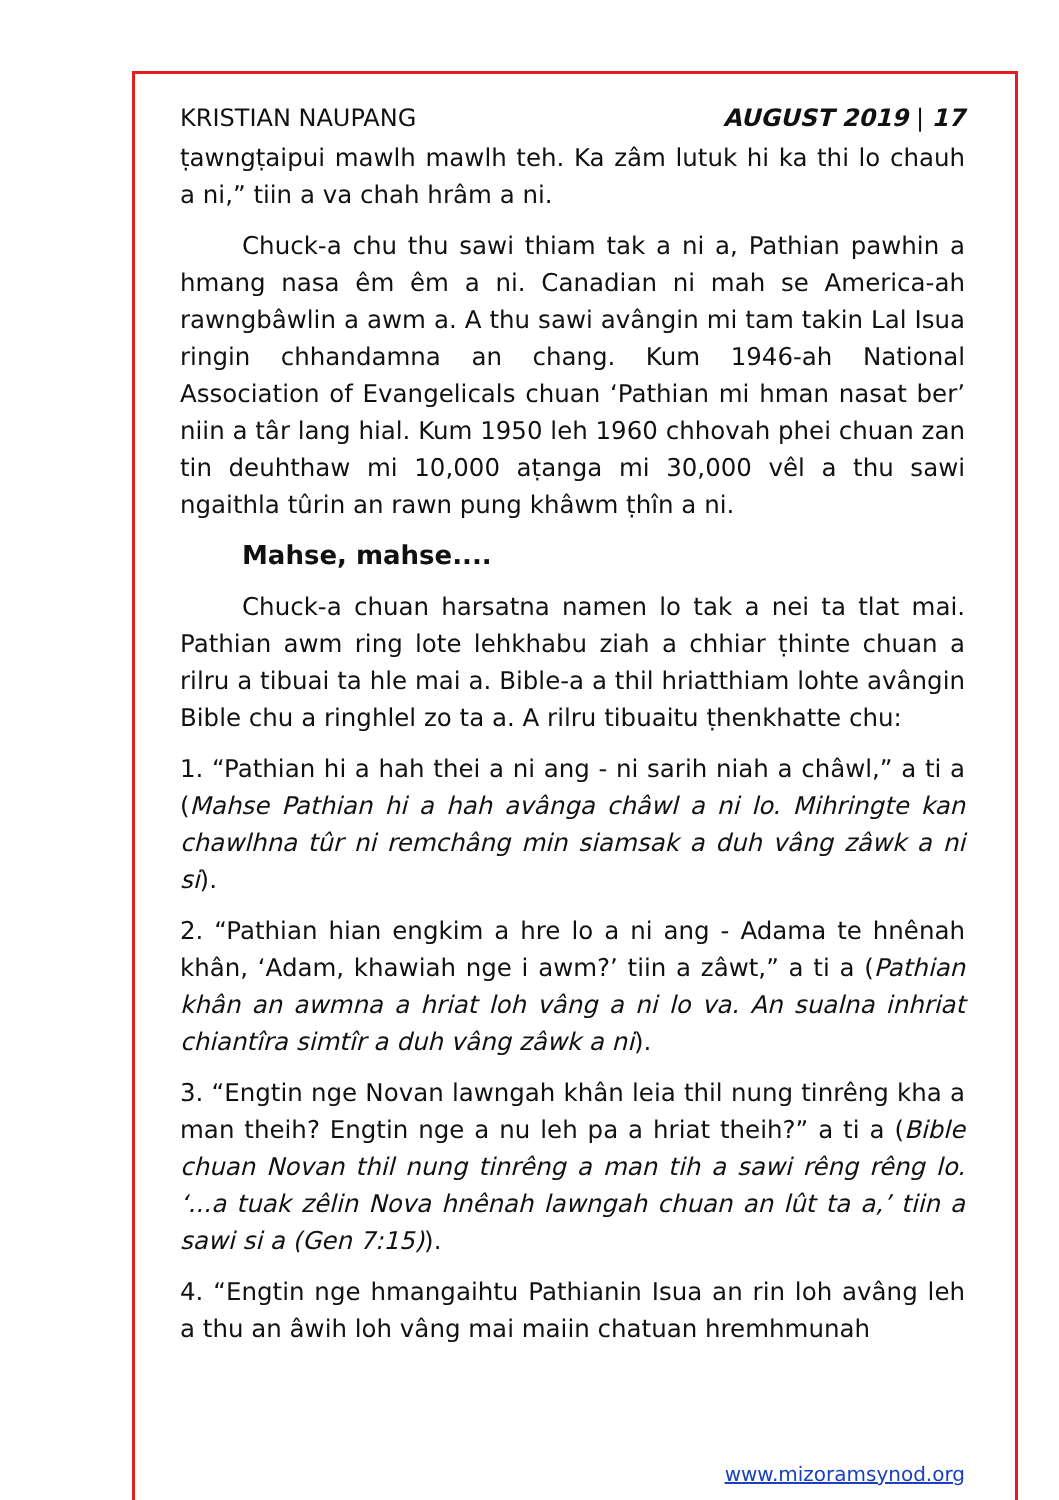KRISTIAN NAUPANG AUGUST 2019 | 17
ṭawngṭaipui mawlh mawlh teh. Ka zâm lutuk hi ka thi lo chauh a ni,” tiin a va chah hrâm a ni.
Chuck-a chu thu sawi thiam tak a ni a, Pathian pawhin a hmang nasa êm êm a ni. Canadian ni mah se America-ah rawngbâwlin a awm a. A thu sawi avângin mi tam takin Lal Isua ringin chhandamna an chang. Kum 1946-ah National Association of Evangelicals chuan ‘Pathian mi hman nasat ber’ niin a târ lang hial. Kum 1950 leh 1960 chhovah phei chuan zan tin deuhthaw mi 10,000 aṭanga mi 30,000 vêl a thu sawi ngaithla tûrin an rawn pung khâwm ṭhîn a ni.
Mahse, mahse....
Chuck-a chuan harsatna namen lo tak a nei ta tlat mai. Pathian awm ring lote lehkhabu ziah a chhiar ṭhinte chuan a rilru a tibuai ta hle mai a. Bible-a a thil hriatthiam lohte avângin Bible chu a ringhlel zo ta a. A rilru tibuaitu ṭhenkhatte chu:
1. “Pathian hi a hah thei a ni ang - ni sarih niah a châwl,” a ti a (Mahse Pathian hi a hah avânga châwl a ni lo. Mihringte kan chawlhna tûr ni remchâng min siamsak a duh vâng zâwk a ni si).
2. “Pathian hian engkim a hre lo a ni ang - Adama te hnênah khân, ‘Adam, khawiah nge i awm?’ tiin a zâwt,” a ti a (Pathian khân an awmna a hriat loh vâng a ni lo va. An sualna inhriat chiantîra simtîr a duh vâng zâwk a ni).
3. “Engtin nge Novan lawngah khân leia thil nung tinrêng kha a man theih? Engtin nge a nu leh pa a hriat theih?” a ti a (Bible chuan Novan thil nung tinrêng a man tih a sawi rêng rêng lo. ‘...a tuak zêlin Nova hnênah lawngah chuan an lût ta a,’ tiin a sawi si a (Gen 7:15)).
4. “Engtin nge hmangaihtu Pathianin Isua an rin loh avâng leh a thu an âwih loh vâng mai maiin chatuan hremhmunah
www.mizoramsynod.org